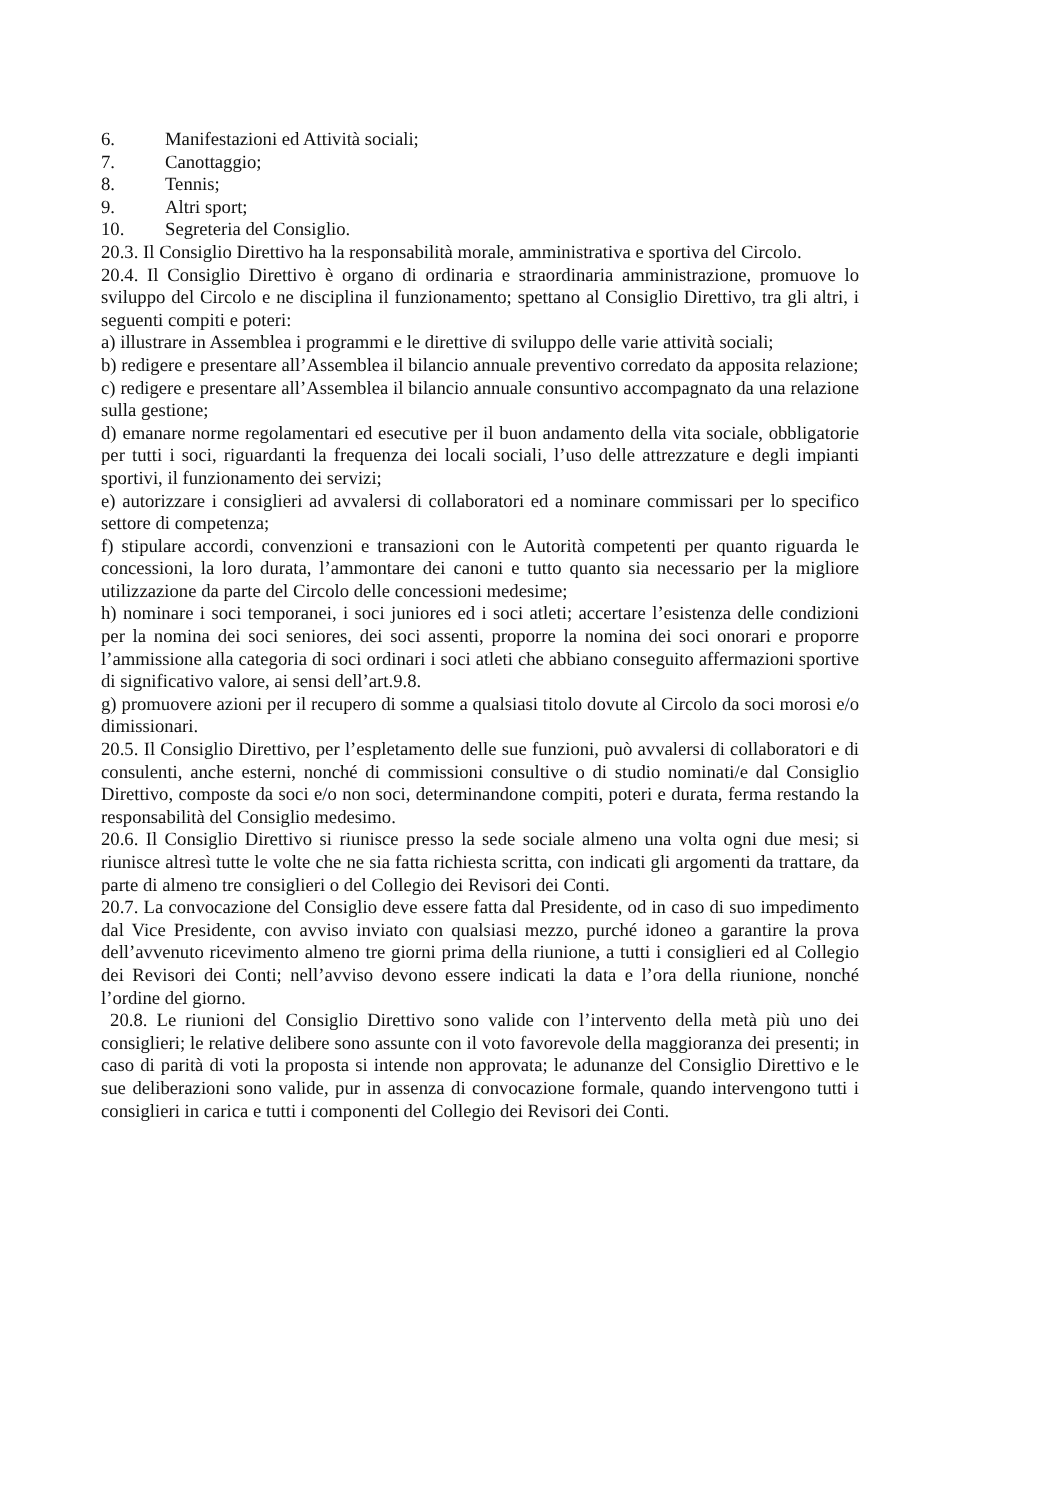6. Manifestazioni ed Attività sociali;
7. Canottaggio;
8. Tennis;
9. Altri sport;
10. Segreteria del Consiglio.
20.3. Il Consiglio Direttivo ha la responsabilità morale, amministrativa e sportiva del Circolo.
20.4. Il Consiglio Direttivo è organo di ordinaria e straordinaria amministrazione, promuove lo sviluppo del Circolo e ne disciplina il funzionamento; spettano al Consiglio Direttivo, tra gli altri, i seguenti compiti e poteri:
a) illustrare in Assemblea i programmi e le direttive di sviluppo delle varie attività sociali;
b) redigere e presentare all’Assemblea il bilancio annuale preventivo corredato da apposita relazione;
c) redigere e presentare all’Assemblea il bilancio annuale consuntivo accompagnato da una relazione sulla gestione;
d) emanare norme regolamentari ed esecutive per il buon andamento della vita sociale, obbligatorie per tutti i soci, riguardanti la frequenza dei locali sociali, l’uso delle attrezzature e degli impianti sportivi, il funzionamento dei servizi;
e) autorizzare i consiglieri ad avvalersi di collaboratori ed a nominare commissari per lo specifico settore di competenza;
f) stipulare accordi, convenzioni e transazioni con le Autorità competenti per quanto riguarda le concessioni, la loro durata, l’ammontare dei canoni e tutto quanto sia necessario per la migliore utilizzazione da parte del Circolo delle concessioni medesime;
h) nominare i soci temporanei, i soci juniores ed i soci atleti; accertare l’esistenza delle condizioni per la nomina dei soci seniores, dei soci assenti, proporre la nomina dei soci onorari e proporre l’ammissione alla categoria di soci ordinari i soci atleti che abbiano conseguito affermazioni sportive di significativo valore, ai sensi dell’art.9.8.
g) promuovere azioni per il recupero di somme a qualsiasi titolo dovute al Circolo da soci morosi e/o dimissionari.
20.5. Il Consiglio Direttivo, per l’espletamento delle sue funzioni, può avvalersi di collaboratori e di consulenti, anche esterni, nonché di commissioni consultive o di studio nominati/e dal Consiglio Direttivo, composte da soci e/o non soci, determinandone compiti, poteri e durata, ferma restando la responsabilità del Consiglio medesimo.
20.6. Il Consiglio Direttivo si riunisce presso la sede sociale almeno una volta ogni due mesi; si riunisce altresì tutte le volte che ne sia fatta richiesta scritta, con indicati gli argomenti da trattare, da parte di almeno tre consiglieri o del Collegio dei Revisori dei Conti.
20.7. La convocazione del Consiglio deve essere fatta dal Presidente, od in caso di suo impedimento dal Vice Presidente, con avviso inviato con qualsiasi mezzo, purché idoneo a garantire la prova dell’avvenuto ricevimento almeno tre giorni prima della riunione, a tutti i consiglieri ed al Collegio dei Revisori dei Conti; nell’avviso devono essere indicati la data e l’ora della riunione, nonché l’ordine del giorno.
20.8. Le riunioni del Consiglio Direttivo sono valide con l’intervento della metà più uno dei consiglieri; le relative delibere sono assunte con il voto favorevole della maggioranza dei presenti; in caso di parità di voti la proposta si intende non approvata; le adunanze del Consiglio Direttivo e le sue deliberazioni sono valide, pur in assenza di convocazione formale, quando intervengono tutti i consiglieri in carica e tutti i componenti del Collegio dei Revisori dei Conti.